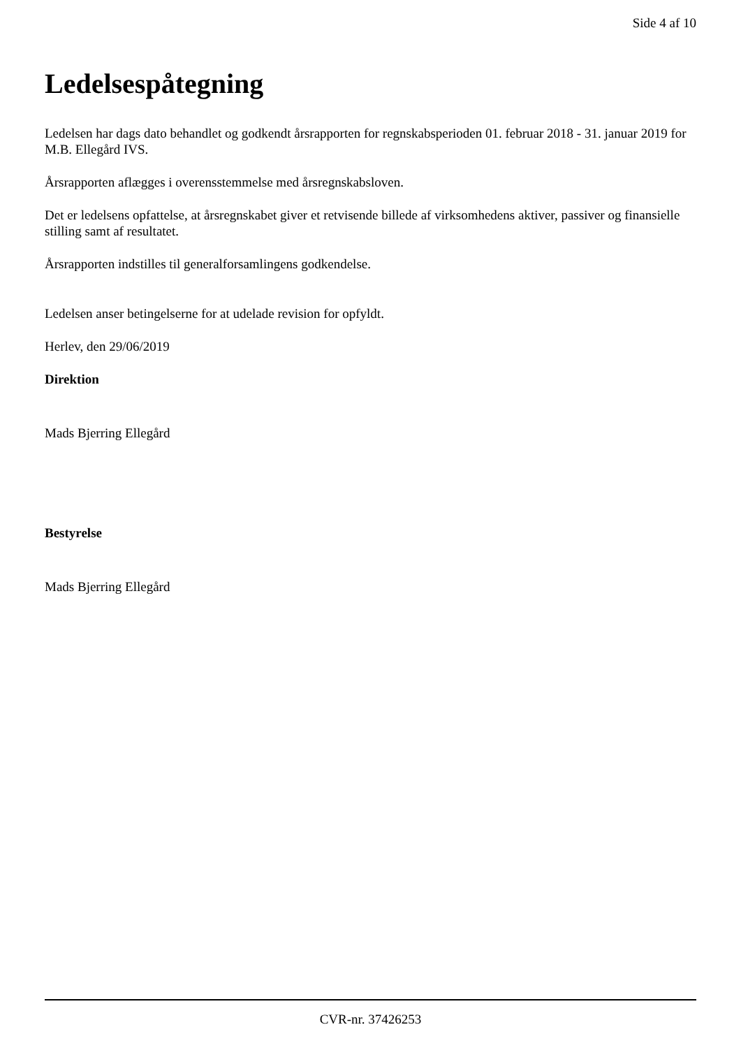Side 4 af 10
Ledelsespåtegning
Ledelsen har dags dato behandlet og godkendt årsrapporten for regnskabsperioden 01. februar 2018 - 31. januar 2019 for M.B. Ellegård IVS.
Årsrapporten aflægges i overensstemmelse med årsregnskabsloven.
Det er ledelsens opfattelse, at årsregnskabet giver et retvisende billede af virksomhedens aktiver, passiver og finansielle stilling samt af resultatet.
Årsrapporten indstilles til generalforsamlingens godkendelse.
Ledelsen anser betingelserne for at udelade revision for opfyldt.
Herlev, den 29/06/2019
Direktion
Mads Bjerring Ellegård
Bestyrelse
Mads Bjerring Ellegård
CVR-nr. 37426253